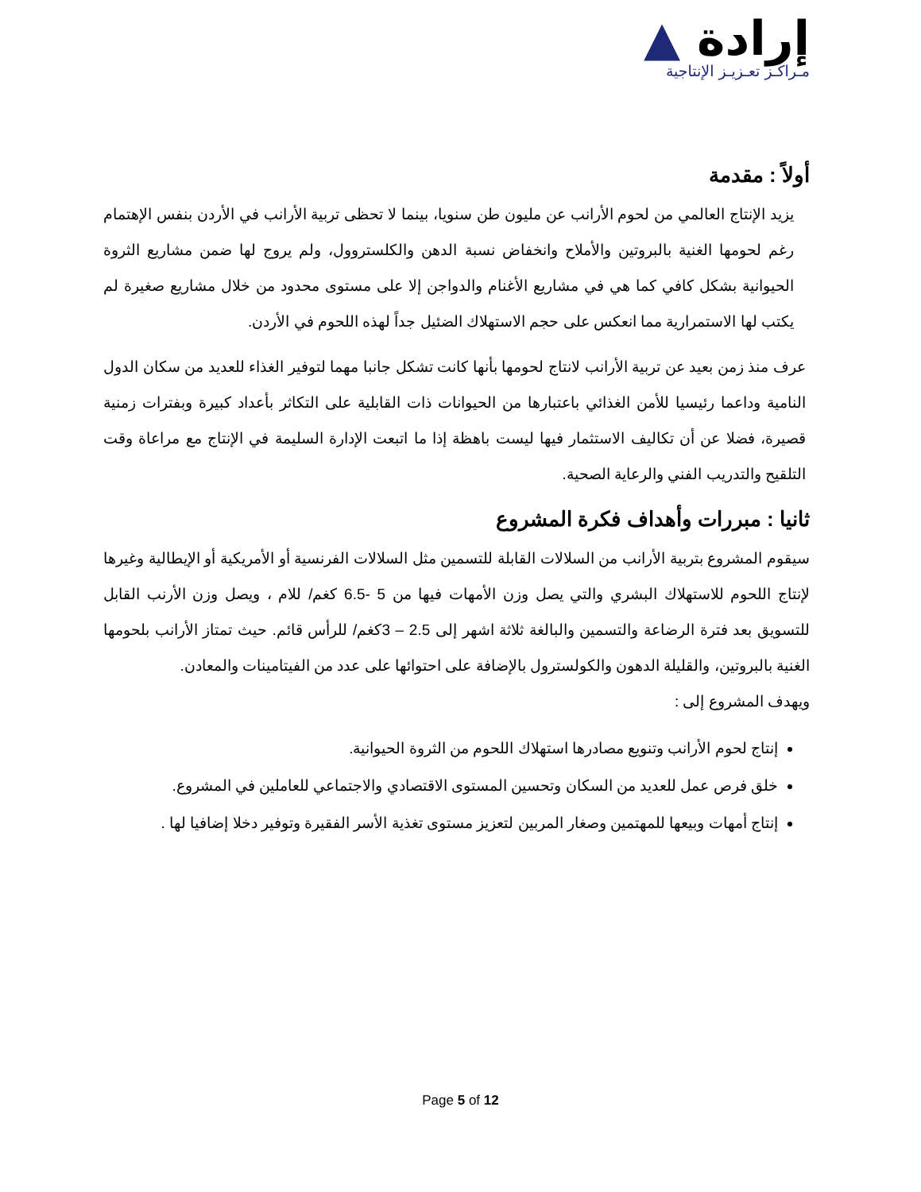إرادة ▲
مـراكـز تعـزيـز الإنتاجية
أولاً : مقدمة
يزيد الإنتاج العالمي من لحوم الأرانب عن مليون طن سنويا، بينما لا تحظى تربية الأرانب في الأردن بنفس الإهتمام رغم لحومها الغنية بالبروتين والأملاح وانخفاض نسبة الدهن والكلستروول، ولم يروج لها ضمن مشاريع الثروة الحيوانية بشكل كافي كما هي في مشاريع الأغنام والدواجن إلا على مستوى محدود من خلال مشاريع صغيرة لم يكتب لها الاستمرارية مما انعكس على حجم الاستهلاك الضئيل جداً لهذه اللحوم في الأردن.
عرف منذ زمن بعيد عن تربية الأرانب لانتاج لحومها بأنها كانت تشكل جانبا مهما لتوفير الغذاء للعديد من سكان الدول النامية وداعما رئيسيا للأمن الغذائي باعتبارها من الحيوانات ذات القابلية على التكاثر بأعداد كبيرة وبفترات زمنية قصيرة، فضلا عن أن تكاليف الاستثمار فيها ليست باهظة إذا ما اتبعت الإدارة السليمة في الإنتاج مع مراعاة وقت التلقيح والتدريب الفني والرعاية الصحية.
ثانيا : مبررات وأهداف فكرة المشروع
سيقوم المشروع بتربية الأرانب من السلالات القابلة للتسمين مثل السلالات الفرنسية أو الأمريكية أو الإيطالية وغيرها لإنتاج اللحوم للاستهلاك البشري والتي يصل وزن الأمهات فيها من 5 -6.5 كغم/ للام ، ويصل وزن الأرنب القابل للتسويق بعد فترة الرضاعة والتسمين والبالغة ثلاثة اشهر إلى 2.5 – 3كغم/ للرأس قائم. حيث تمتاز الأرانب بلحومها الغنية بالبروتين، والقليلة الدهون والكولسترول بالإضافة على احتوائها على عدد من الفيتامينات والمعادن.
ويهدف المشروع إلى :
إنتاج لحوم الأرانب وتنويع مصادرها استهلاك اللحوم من الثروة الحيوانية.
خلق فرص عمل للعديد من السكان وتحسين المستوى الاقتصادي والاجتماعي للعاملين في المشروع.
إنتاج أمهات وبيعها للمهتمين وصغار المربين لتعزيز مستوى تغذية الأسر الفقيرة وتوفير دخلا إضافيا لها .
Page 5 of 12